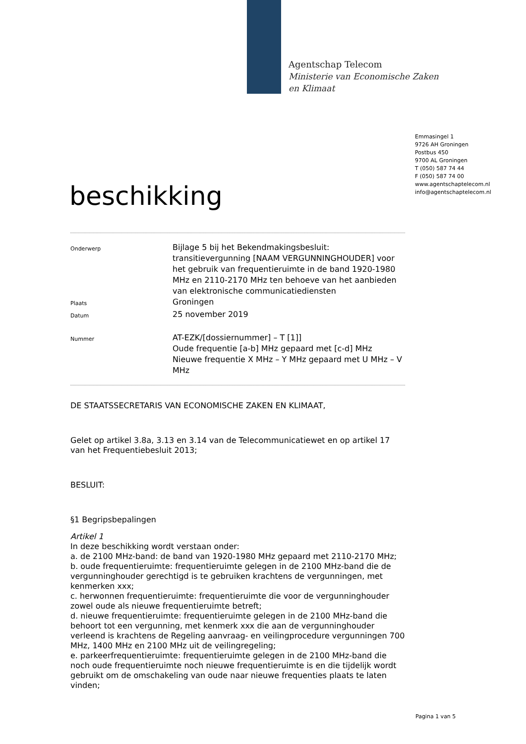Agentschap Telecom
Ministerie van Economische Zaken
en Klimaat
Emmasingel 1
9726 AH Groningen
Postbus 450
9700 AL Groningen
T (050) 587 74 44
F (050) 587 74 00
www.agentschaptelecom.nl
info@agentschaptelecom.nl
beschikking
Onderwerp
Bijlage 5 bij het Bekendmakingsbesluit: transitievergunning [NAAM VERGUNNINGHOUDER] voor het gebruik van frequentieruimte in de band 1920-1980 MHz en 2110-2170 MHz ten behoeve van het aanbieden van elektronische communicatiediensten
Plaats
Groningen
Datum
25 november 2019
Nummer
AT-EZK/[dossiernummer] – T [1]]
Oude frequentie [a-b] MHz gepaard met [c-d] MHz
Nieuwe frequentie X MHz – Y MHz gepaard met U MHz – V MHz
DE STAATSSECRETARIS VAN ECONOMISCHE ZAKEN EN KLIMAAT,
Gelet op artikel 3.8a, 3.13 en 3.14 van de Telecommunicatiewet en op artikel 17 van het Frequentiebesluit 2013;
BESLUIT:
§1 Begripsbepalingen
Artikel 1
In deze beschikking wordt verstaan onder:
a. de 2100 MHz-band: de band van 1920-1980 MHz gepaard met 2110-2170 MHz;
b. oude frequentieruimte: frequentieruimte gelegen in de 2100 MHz-band die de vergunninghouder gerechtigd is te gebruiken krachtens de vergunningen, met kenmerken xxx;
c. herwonnen frequentieruimte: frequentieruimte die voor de vergunninghouder zowel oude als nieuwe frequentieruimte betreft;
d. nieuwe frequentieruimte: frequentieruimte gelegen in de 2100 MHz-band die behoort tot een vergunning, met kenmerk xxx die aan de vergunninghouder verleend is krachtens de Regeling aanvraag- en veilingprocedure vergunningen 700 MHz, 1400 MHz en 2100 MHz uit de veilingregeling;
e. parkeerfrequentieruimte: frequentieruimte gelegen in de 2100 MHz-band die noch oude frequentieruimte noch nieuwe frequentieruimte is en die tijdelijk wordt gebruikt om de omschakeling van oude naar nieuwe frequenties plaats te laten vinden;
Pagina 1 van 5